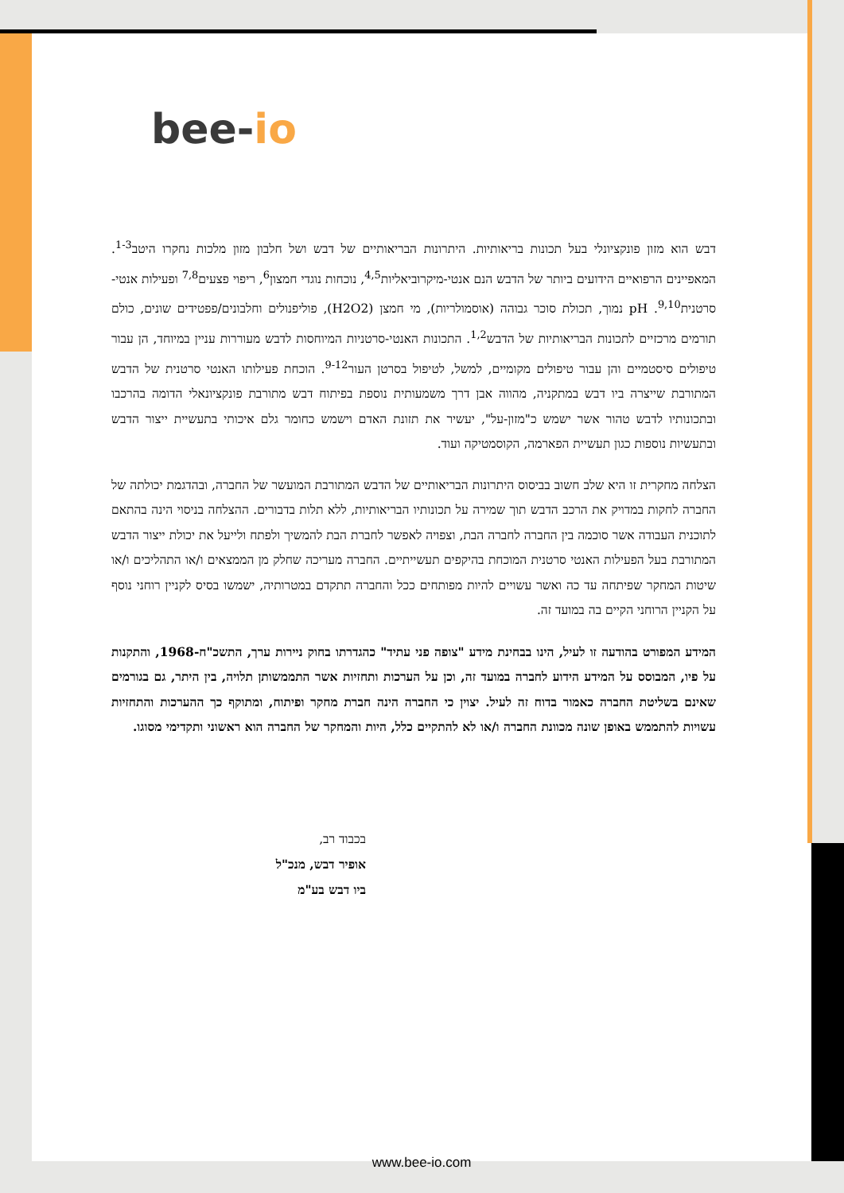bee-io
דבש הוא מזון פונקציונלי בעל תכונות בריאותיות. היתרונות הבריאותיים של דבש ושל חלבון מזון מלכות נחקרו היטב<sup>1-3</sup>. המאפיינים הרפואיים הידועים ביותר של הדבש הנם אנטי-מיקרוביאליות<sup>4,5</sup>, נוכחות נוגדי חמצון<sup>6</sup>, ריפוי פצעים<sup>7,8</sup> ופעילות אנטי-סרטנית<sup>9,10</sup>. pH נמוך, תכולת סוכר גבוהה (אוסמולריות), מי חמצן (H2O2), פוליפנולים וחלבונים/פפטידים שונים, כולם תורמים מרכזיים לתכונות הבריאותיות של הדבש<sup>1,2</sup>. התכונות האנטי-סרטניות המיוחסות לדבש מעוררות עניין במיוחד, הן עבור טיפולים סיסטמיים והן עבור טיפולים מקומיים, למשל, לטיפול בסרטן העור<sup>9-12</sup>. הוכחת פעילותו האנטי סרטנית של הדבש המתורבת שייצרה ביו דבש במתקניה, מהווה אבן דרך משמעותית נוספת בפיתוח דבש מתורבת פונקציונאלי הדומה בהרכבו ובתכונותיו לדבש טהור אשר ישמש כ"מזון-על", יעשיר את תזונת האדם וישמש כחומר גלם איכותי בתעשיית ייצור הדבש ובתעשיות נוספות כגון תעשיית הפארמה, הקוסמטיקה ועוד.
הצלחה מחקרית זו היא שלב חשוב בביסוס היתרונות הבריאותיים של הדבש המתורבת המועשר של החברה, ובהדגמת יכולתה של החברה לחקות במדויק את הרכב הדבש תוך שמירה על תכונותיו הבריאותיות, ללא תלות בדבורים. ההצלחה בניסוי הינה בהתאם לתוכנית העבודה אשר סוכמה בין החברה לחברה הבת, וצפויה לאפשר לחברת הבת להמשיך ולפתח ולייעל את יכולת ייצור הדבש המתורבת בעל הפעילות האנטי סרטנית המוכחת בהיקפים תעשייתיים. החברה מעריכה שחלק מן הממצאים ו/או התהליכים ו/או שיטות המחקר שפיתחה עד כה ואשר עשויים להיות מפותחים ככל והחברה תתקדם במטרותיה, ישמשו בסיס לקניין רוחני נוסף על הקניין הרוחני הקיים בה במועד זה.
המידע המפורט בהודעה זו לעיל, הינו בבחינת מידע "צופה פני עתיד" כהגדרתו בחוק ניירות ערך, התשכ"ח-1968, והתקנות על פיו, המבוסס על המידע הידוע לחברה במועד זה, וכן על הערכות ותחזיות אשר התממשותן תלויה, בין היתר, גם בגורמים שאינם בשליטת החברה כאמור בדוח זה לעיל. יצוין כי החברה הינה חברת מחקר ופיתוח, ומתוקף כך ההערכות והתחזיות עשויות להתממש באופן שונה מכוונת החברה ו/או לא להתקיים כלל, היות והמחקר של החברה הוא ראשוני ותקדימי מסוגו.
בכבוד רב,
אופיר דבש, מנכ"ל
ביו דבש בע"מ
www.bee-io.com